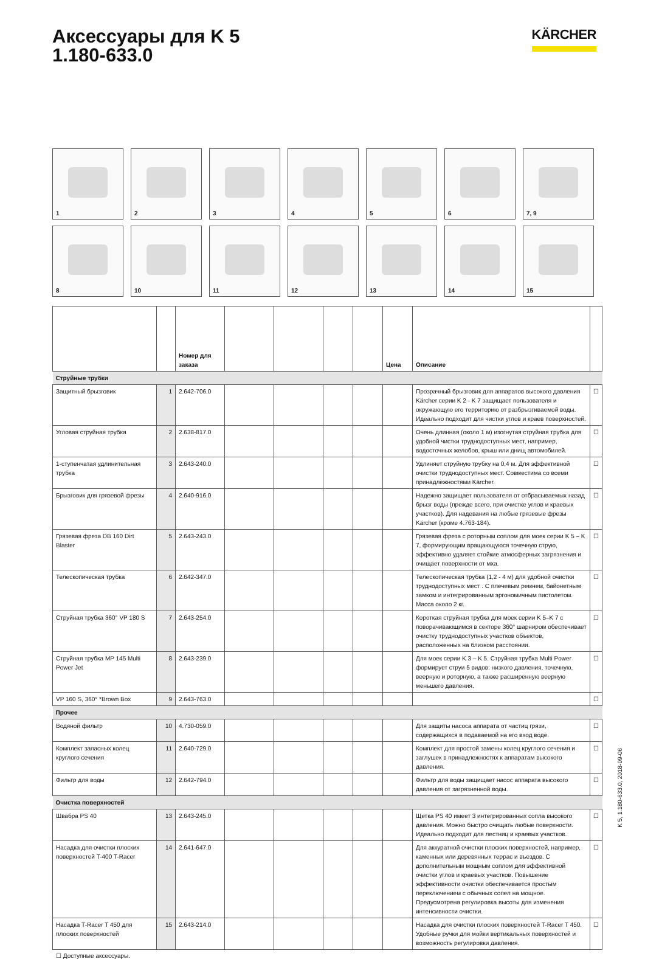Аксессуары для K 5
1.180-633.0
KÄRCHER
1
2
3
4
5
6
7, 9
8
10
11
12
13
14
15
| | | Номер для заказа | | | | | Цена | Описание | |
| --- | --- | --- | --- | --- | --- | --- | --- | --- | --- |
| Струйные трубки | | | | | | | | | |
| Защитный брызговик | 1 | 2.642-706.0 | | | | | | Прозрачный брызговик для аппаратов высокого давления Kärcher серии K 2 - K 7 защищает пользователя и окружающую его территорию от разбрызгиваемой воды. Идеально подходит для чистки углов и краев поверхностей. | ☐ |
| Угловая струйная трубка | 2 | 2.638-817.0 | | | | | | Очень длинная (около 1 м) изогнутая струйная трубка для удобной чистки труднодоступных мест, например, водосточных желобов, крыш или днищ автомобилей. | ☐ |
| 1-ступенчатая удлинительная трубка | 3 | 2.643-240.0 | | | | | | Удлиняет струйную трубку на 0,4 м. Для эффективной очистки труднодоступных мест. Совместима со всеми принадлежностями Kärcher. | ☐ |
| Брызговик для грязевой фрезы | 4 | 2.640-916.0 | | | | | | Надежно защищает пользователя от отбрасываемых назад брызг воды (прежде всего, при очистке углов и краевых участков). Для надевания на любые грязевые фрезы Kärcher (кроме 4.763-184). | ☐ |
| Грязевая фреза DB 160 Dirt Blaster | 5 | 2.643-243.0 | | | | | | Грязевая фреза с роторным соплом для моек серии K 5 – K 7, формирующим вращающуюся точечную струю, эффективно удаляет стойкие атмосферных загрязнения и очищает поверхности от мха. | ☐ |
| Телескопическая трубка | 6 | 2.642-347.0 | | | | | | Телескопическая трубка (1,2 - 4 м) для удобной очистки труднодоступных мест . С плечевым ремнем, байонетным замком и интегрированным эргономичным пистолетом. Масса около 2 кг. | ☐ |
| Струйная трубка 360° VP 180 S | 7 | 2.643-254.0 | | | | | | Короткая струйная трубка для моек серии K 5–K 7 с поворачивающимся в секторе 360° шарниром обеспечивает очистку труднодоступных участков объектов, расположенных на близком расстоянии. | ☐ |
| Струйная трубка MP 145 Multi Power Jet | 8 | 2.643-239.0 | | | | | | Для моек серии K 3 – K 5. Струйная трубка Multi Power формирует струи 5 видов: низкого давления, точечную, веерную и роторную, а также расширенную веерную меньшего давления. | ☐ |
| VP 160 S, 360° *Brown Box | 9 | 2.643-763.0 | | | | | | | ☐ |
| Прочее | | | | | | | | | |
| Водяной фильтр | 10 | 4.730-059.0 | | | | | | Для защиты насоса аппарата от частиц грязи, содержащихся в подаваемой на его вход воде. | ☐ |
| Комплект запасных колец круглого сечения | 11 | 2.640-729.0 | | | | | | Комплект для простой замены колец круглого сечения и заглушек в принадлежностях к аппаратам высокого давления. | ☐ |
| Фильтр для воды | 12 | 2.642-794.0 | | | | | | Фильтр для воды защищает насос аппарата высокого давления от загрязненной воды. | ☐ |
| Очистка поверхностей | | | | | | | | | |
| Швабра PS 40 | 13 | 2.643-245.0 | | | | | | Щетка PS 40 имеет 3 интегрированных сопла высокого давления. Можно быстро очищать любые поверхности. Идеально подходит для лестниц и краевых участков. | ☐ |
| Насадка для очистки плоских поверхностей T-400 T-Racer | 14 | 2.641-647.0 | | | | | | Для аккуратной очистки плоских поверхностей, например, каменных или деревянных террас и въездов. С дополнительным мощным соплом для эффективной очистки углов и краевых участков. Повышение эффективности очистки обеспечивается простым переключением с обычных сопел на мощное. Предусмотрена регулировка высоты для изменения интенсивности очистки. | ☐ |
| Насадка T-Racer T 450 для плоских поверхностей | 15 | 2.643-214.0 | | | | | | Насадка для очистки плоских поверхностей T-Racer T 450. Удобные ручки для мойки вертикальных поверхностей и возможность регулировки давления. | ☐ |
☐ Доступные аксессуары.
K 5, 1.180-633.0, 2018-09-06